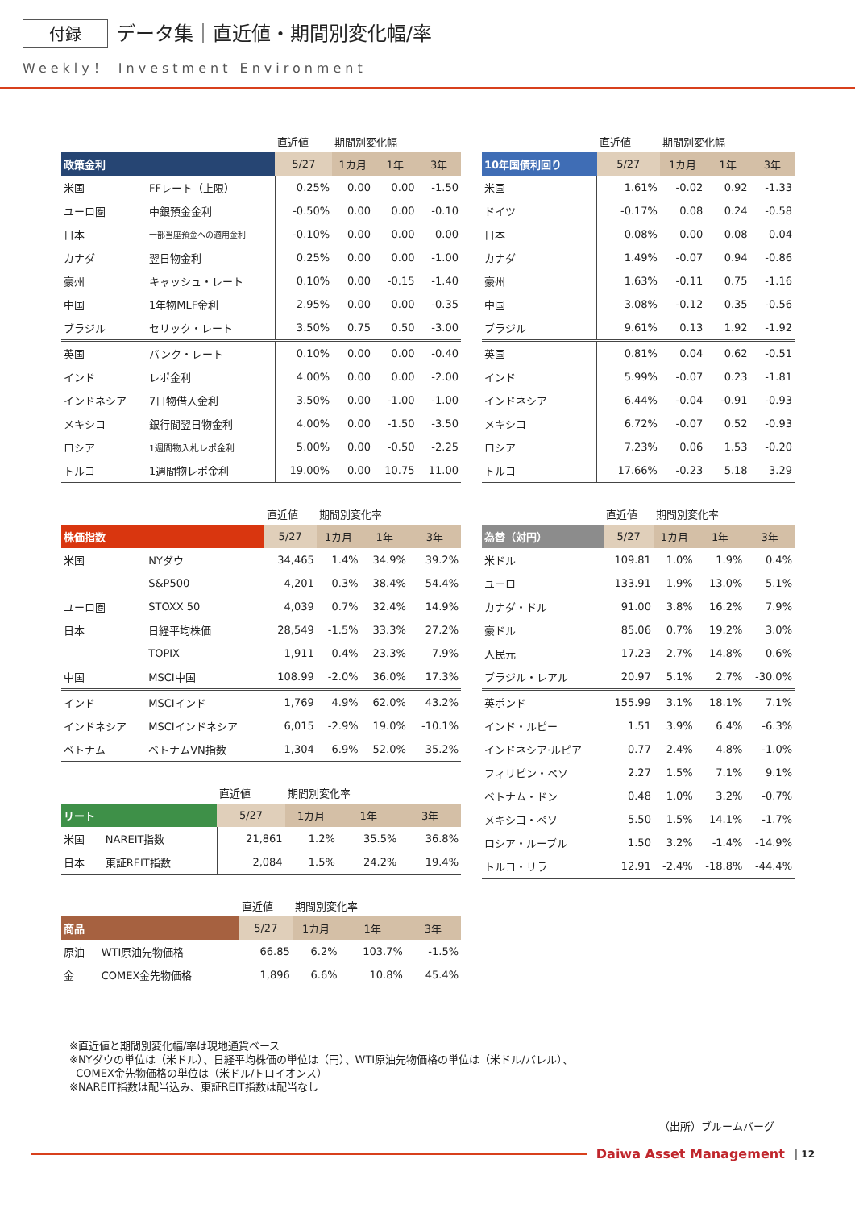付録 データ集｜直近値・期間別変化幅/率
Weekly！ Investment Environment
| | | 直近値 | 期間別変化幅 | | |
| --- | --- | --- | --- | --- | --- |
| 政策金利 | | 5/27 | 1カ月 | 1年 | 3年 |
| 米国 | FFレート（上限） | 0.25% | 0.00 | 0.00 | -1.50 |
| ユーロ圏 | 中銀預金金利 | -0.50% | 0.00 | 0.00 | -0.10 |
| 日本 | 一部当座預金への適用金利 | -0.10% | 0.00 | 0.00 | 0.00 |
| カナダ | 翌日物金利 | 0.25% | 0.00 | 0.00 | -1.00 |
| 豪州 | キャッシュ・レート | 0.10% | 0.00 | -0.15 | -1.40 |
| 中国 | 1年物MLF金利 | 2.95% | 0.00 | 0.00 | -0.35 |
| ブラジル | セリック・レート | 3.50% | 0.75 | 0.50 | -3.00 |
| 英国 | バンク・レート | 0.10% | 0.00 | 0.00 | -0.40 |
| インド | レポ金利 | 4.00% | 0.00 | 0.00 | -2.00 |
| インドネシア | 7日物借入金利 | 3.50% | 0.00 | -1.00 | -1.00 |
| メキシコ | 銀行間翌日物金利 | 4.00% | 0.00 | -1.50 | -3.50 |
| ロシア | 1週間物入札レポ金利 | 5.00% | 0.00 | -0.50 | -2.25 |
| トルコ | 1週間物レポ金利 | 19.00% | 0.00 | 10.75 | 11.00 |
| | | 直近値 | 期間別変化率 | | |
| --- | --- | --- | --- | --- | --- |
| 株価指数 | | 5/27 | 1カ月 | 1年 | 3年 |
| 米国 | NYダウ | 34,465 | 1.4% | 34.9% | 39.2% |
| | S&P500 | 4,201 | 0.3% | 38.4% | 54.4% |
| ユーロ圏 | STOXX 50 | 4,039 | 0.7% | 32.4% | 14.9% |
| 日本 | 日経平均株価 | 28,549 | -1.5% | 33.3% | 27.2% |
| | TOPIX | 1,911 | 0.4% | 23.3% | 7.9% |
| 中国 | MSCI中国 | 108.99 | -2.0% | 36.0% | 17.3% |
| インド | MSCIインド | 1,769 | 4.9% | 62.0% | 43.2% |
| インドネシア | MSCIインドネシア | 6,015 | -2.9% | 19.0% | -10.1% |
| ベトナム | ベトナムVN指数 | 1,304 | 6.9% | 52.0% | 35.2% |
| | | 直近値 | 期間別変化率 | | |
| --- | --- | --- | --- | --- | --- |
| リート | | 5/27 | 1カ月 | 1年 | 3年 |
| 米国 | NAREIT指数 | 21,861 | 1.2% | 35.5% | 36.8% |
| 日本 | 東証REIT指数 | 2,084 | 1.5% | 24.2% | 19.4% |
| | | 直近値 | 期間別変化率 | | |
| --- | --- | --- | --- | --- | --- |
| 商品 | | 5/27 | 1カ月 | 1年 | 3年 |
| 原油 | WTI原油先物価格 | 66.85 | 6.2% | 103.7% | -1.5% |
| 金 | COMEX金先物価格 | 1,896 | 6.6% | 10.8% | 45.4% |
| | 直近値 | 期間別変化幅 | | |
| --- | --- | --- | --- | --- |
| 10年国債利回り | 5/27 | 1カ月 | 1年 | 3年 |
| 米国 | 1.61% | -0.02 | 0.92 | -1.33 |
| ドイツ | -0.17% | 0.08 | 0.24 | -0.58 |
| 日本 | 0.08% | 0.00 | 0.08 | 0.04 |
| カナダ | 1.49% | -0.07 | 0.94 | -0.86 |
| 豪州 | 1.63% | -0.11 | 0.75 | -1.16 |
| 中国 | 3.08% | -0.12 | 0.35 | -0.56 |
| ブラジル | 9.61% | 0.13 | 1.92 | -1.92 |
| 英国 | 0.81% | 0.04 | 0.62 | -0.51 |
| インド | 5.99% | -0.07 | 0.23 | -1.81 |
| インドネシア | 6.44% | -0.04 | -0.91 | -0.93 |
| メキシコ | 6.72% | -0.07 | 0.52 | -0.93 |
| ロシア | 7.23% | 0.06 | 1.53 | -0.20 |
| トルコ | 17.66% | -0.23 | 5.18 | 3.29 |
| | 直近値 | 期間別変化率 | | |
| --- | --- | --- | --- | --- |
| 為替（対円） | 5/27 | 1カ月 | 1年 | 3年 |
| 米ドル | 109.81 | 1.0% | 1.9% | 0.4% |
| ユーロ | 133.91 | 1.9% | 13.0% | 5.1% |
| カナダ・ドル | 91.00 | 3.8% | 16.2% | 7.9% |
| 豪ドル | 85.06 | 0.7% | 19.2% | 3.0% |
| 人民元 | 17.23 | 2.7% | 14.8% | 0.6% |
| ブラジル・レアル | 20.97 | 5.1% | 2.7% | -30.0% |
| 英ポンド | 155.99 | 3.1% | 18.1% | 7.1% |
| インド・ルピー | 1.51 | 3.9% | 6.4% | -6.3% |
| インドネシア·ルピア | 0.77 | 2.4% | 4.8% | -1.0% |
| フィリピン・ペソ | 2.27 | 1.5% | 7.1% | 9.1% |
| ベトナム・ドン | 0.48 | 1.0% | 3.2% | -0.7% |
| メキシコ・ペソ | 5.50 | 1.5% | 14.1% | -1.7% |
| ロシア・ルーブル | 1.50 | 3.2% | -1.4% | -14.9% |
| トルコ・リラ | 12.91 | -2.4% | -18.8% | -44.4% |
※直近値と期間別変化幅/率は現地通貨ベース
※NYダウの単位は（米ドル）、日経平均株価の単位は（円）、WTI原油先物価格の単位は（米ドル/バレル）、
COMEX金先物価格の単位は（米ドル/トロイオンス）
※NAREIT指数は配当込み、東証REIT指数は配当なし
（出所）ブルームバーグ
Daiwa Asset Management | 12